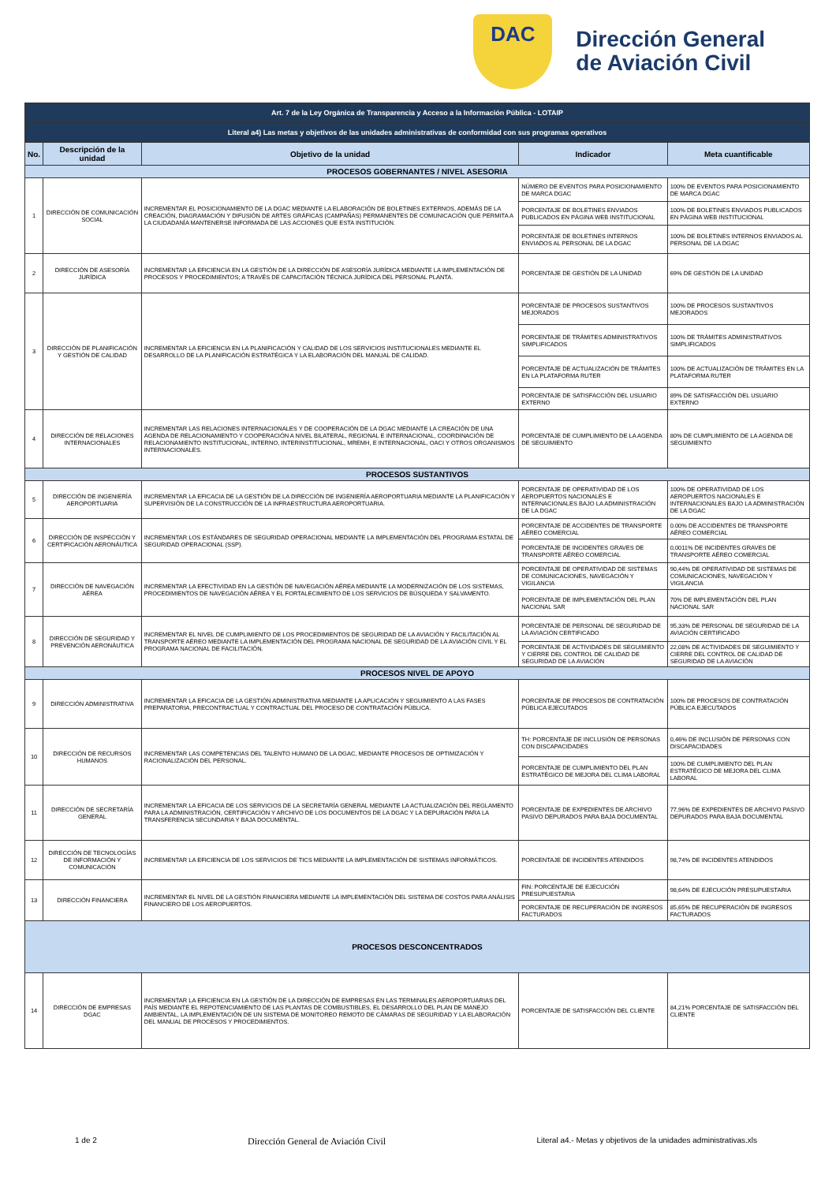DAC
Dirección General
de Aviación Civil
| Art. 7 de la Ley Orgánica de Transparencia y Acceso a la Información Pública - LOTAIP | | | | |
| Literal a4) Las metas y objetivos de las unidades administrativas de conformidad con sus programas operativos | | | | |
| No. | Descripción de la unidad | Objetivo de la unidad | Indicador | Meta cuantificable |
| PROCESOS GOBERNANTES / NIVEL ASESORIA | | | | |
| 1 | DIRECCIÓN DE COMUNICACIÓN SOCIAL | INCREMENTAR EL POSICIONAMIENTO DE LA DGAC MEDIANTE LA ELABORACIÓN DE BOLETINES EXTERNOS, ADEMÁS DE LA CREACIÓN, DIAGRAMACIÓN Y DIFUSIÓN DE ARTES GRÁFICAS (CAMPAÑAS) PERMANENTES DE COMUNICACIÓN QUE PERMITA A LA CIUDADANÍA MANTENERSE INFORMADA DE LAS ACCIONES QUE ESTA INSTITUCIÓN. | NÚMERO DE EVENTOS PARA POSICIONAMIENTO DE MARCA DGAC | 100% DE EVENTOS PARA POSICIONAMIENTO DE MARCA DGAC |
| | | | PORCENTAJE DE BOLETINES ENVIADOS PUBLICADOS EN PÁGINA WEB INSTITUCIONAL | 100% DE BOLETINES ENVIADOS PUBLICADOS EN PÁGINA WEB INSTITUCIONAL |
| | | | PORCENTAJE DE BOLETINES INTERNOS ENVIADOS AL PERSONAL DE LA DGAC | 100% DE BOLETINES INTERNOS ENVIADOS AL PERSONAL DE LA DGAC |
| 2 | DIRECCIÓN DE ASESORÍA JURÍDICA | INCREMENTAR LA EFICIENCIA EN LA GESTIÓN DE LA DIRECCIÓN DE ASESORÍA JURÍDICA MEDIANTE LA IMPLEMENTACIÓN DE PROCESOS Y PROCEDIMIENTOS; A TRAVÉS DE CAPACITACIÓN TÉCNICA JURÍDICA DEL PERSONAL PLANTA. | PORCENTAJE DE GESTIÓN DE LA UNIDAD | 69% DE GESTIÓN DE LA UNIDAD |
| 3 | DIRECCIÓN DE PLANIFICACIÓN Y GESTIÓN DE CALIDAD | INCREMENTAR LA EFICIENCIA EN LA PLANIFICACIÓN Y CALIDAD DE LOS SERVICIOS INSTITUCIONALES MEDIANTE EL DESARROLLO DE LA PLANIFICACIÓN ESTRATÉGICA Y LA ELABORACIÓN DEL MANUAL DE CALIDAD. | PORCENTAJE DE PROCESOS SUSTANTIVOS MEJORADOS | 100% DE PROCESOS SUSTANTIVOS MEJORADOS |
| | | | PORCENTAJE DE TRÁMITES ADMINISTRATIVOS SIMPLIFICADOS | 100% DE TRÁMITES ADMINISTRATIVOS SIMPLIFICADOS |
| | | | PORCENTAJE DE ACTUALIZACIÓN DE TRÁMITES EN LA PLATAFORMA RUTER | 100% DE ACTUALIZACIÓN DE TRÁMITES EN LA PLATAFORMA RUTER |
| | | | PORCENTAJE DE SATISFACCIÓN DEL USUARIO EXTERNO | 89% DE SATISFACCIÓN DEL USUARIO EXTERNO |
| 4 | DIRECCIÓN DE RELACIONES INTERNACIONALES | INCREMENTAR LAS RELACIONES INTERNACIONALES Y DE COOPERACIÓN DE LA DGAC MEDIANTE LA CREACIÓN DE UNA AGENDA DE RELACIONAMIENTO Y COOPERACIÓN A NIVEL BILATERAL, REGIONAL E INTERNACIONAL, COORDINACIÓN DE RELACIONAMIENTO INSTITUCIONAL, INTERNO, INTERINSTITUCIONAL, MREMH, E INTERNACIONAL, OACI Y OTROS ORGANISMOS INTERNACIONALES. | PORCENTAJE DE CUMPLIMIENTO DE LA AGENDA DE SEGUIMIENTO | 80% DE CUMPLIMIENTO DE LA AGENDA DE SEGUIMIENTO |
| PROCESOS SUSTANTIVOS | | | | |
| 5 | DIRECCIÓN DE INGENIERÍA AEROPORTUARIA | INCREMENTAR LA EFICACIA DE LA GESTIÓN DE LA DIRECCIÓN DE INGENIERÍA AEROPORTUARIA MEDIANTE LA PLANIFICACIÓN Y SUPERVISIÓN DE LA CONSTRUCCIÓN DE LA INFRAESTRUCTURA AEROPORTUARIA. | PORCENTAJE DE OPERATIVIDAD DE LOS AEROPUERTOS NACIONALES E INTERNACIONALES BAJO LA ADMINISTRACIÓN DE LA DGAC | 100% DE OPERATIVIDAD DE LOS AEROPUERTOS NACIONALES E INTERNACIONALES BAJO LA ADMINISTRACIÓN DE LA DGAC |
| 6 | DIRECCIÓN DE INSPECCIÓN Y CERTIFICACIÓN AERONÁUTICA | INCREMENTAR LOS ESTÁNDARES DE SEGURIDAD OPERACIONAL MEDIANTE LA IMPLEMENTACIÓN DEL PROGRAMA ESTATAL DE SEGURIDAD OPERACIONAL (SSP). | PORCENTAJE DE ACCIDENTES DE TRANSPORTE AÉREO COMERCIAL | 0.00% DE ACCIDENTES DE TRANSPORTE AÉREO COMERCIAL |
| | | | PORCENTAJE DE INCIDENTES GRAVES DE TRANSPORTE AÉREO COMERCIAL | 0,0011% DE INCIDENTES GRAVES DE TRANSPORTE AÉREO COMERCIAL |
| 7 | DIRECCIÓN DE NAVEGACIÓN AÉREA | INCREMENTAR LA EFECTIVIDAD EN LA GESTIÓN DE NAVEGACIÓN AÉREA MEDIANTE LA MODERNIZACIÓN DE LOS SISTEMAS, PROCEDIMIENTOS DE NAVEGACIÓN AÉREA Y EL FORTALECIMIENTO DE LOS SERVICIOS DE BÚSQUEDA Y SALVAMENTO. | PORCENTAJE DE OPERATIVIDAD DE SISTEMAS DE COMUNICACIONES, NAVEGACIÓN Y VIGILANCIA | 90,44% DE OPERATIVIDAD DE SISTEMAS DE COMUNICACIONES, NAVEGACIÓN Y VIGILANCIA |
| | | | PORCENTAJE DE IMPLEMENTACIÓN DEL PLAN NACIONAL SAR | 70% DE IMPLEMENTACIÓN DEL PLAN NACIONAL SAR |
| 8 | DIRECCIÓN DE SEGURIDAD Y PREVENCIÓN AERONÁUTICA | INCREMENTAR EL NIVEL DE CUMPLIMIENTO DE LOS PROCEDIMIENTOS DE SEGURIDAD DE LA AVIACIÓN Y FACILITACIÓN AL TRANSPORTE AÉREO MEDIANTE LA IMPLEMENTACIÓN DEL PROGRAMA NACIONAL DE SEGURIDAD DE LA AVIACIÓN CIVIL Y EL PROGRAMA NACIONAL DE FACILITACIÓN. | PORCENTAJE DE PERSONAL DE SEGURIDAD DE LA AVIACIÓN CERTIFICADO | 95,33% DE PERSONAL DE SEGURIDAD DE LA AVIACIÓN CERTIFICADO |
| | | | PORCENTAJE DE ACTIVIDADES DE SEGUIMIENTO Y CIERRE DEL CONTROL DE CALIDAD DE SEGURIDAD DE LA AVIACIÓN | 22,08% DE ACTIVIDADES DE SEGUIMIENTO Y CIERRE DEL CONTROL DE CALIDAD DE SEGURIDAD DE LA AVIACIÓN |
| PROCESOS NIVEL DE APOYO | | | | |
| 9 | DIRECCIÓN ADMINISTRATIVA | INCREMENTAR LA EFICACIA DE LA GESTIÓN ADMINISTRATIVA MEDIANTE LA APLICACIÓN Y SEGUIMIENTO A LAS FASES PREPARATORIA, PRECONTRACTUAL Y CONTRACTUAL DEL PROCESO DE CONTRATACIÓN PÚBLICA. | PORCENTAJE DE PROCESOS DE CONTRATACIÓN PÚBLICA EJECUTADOS | 100% DE PROCESOS DE CONTRATACIÓN PÚBLICA EJECUTADOS |
| 10 | DIRECCIÓN DE RECURSOS HUMANOS | INCREMENTAR LAS COMPETENCIAS DEL TALENTO HUMANO DE LA DGAC, MEDIANTE PROCESOS DE OPTIMIZACIÓN Y RACIONALIZACIÓN DEL PERSONAL. | TH: PORCENTAJE DE INCLUSIÓN DE PERSONAS CON DISCAPACIDADES | 0,46% DE INCLUSIÓN DE PERSONAS CON DISCAPACIDADES |
| | | | PORCENTAJE DE CUMPLIMIENTO DEL PLAN ESTRATÉGICO DE MEJORA DEL CLIMA LABORAL | 100% DE CUMPLIMIENTO DEL PLAN ESTRATÉGICO DE MEJORA DEL CLIMA LABORAL |
| 11 | DIRECCIÓN DE SECRETARÍA GENERAL | INCREMENTAR LA EFICACIA DE LOS SERVICIOS DE LA SECRETARÍA GENERAL MEDIANTE LA ACTUALIZACIÓN DEL REGLAMENTO PARA LA ADMINISTRACIÓN, CERTIFICACIÓN Y ARCHIVO DE LOS DOCUMENTOS DE LA DGAC Y LA DEPURACIÓN PARA LA TRANSFERENCIA SECUNDARIA Y BAJA DOCUMENTAL. | PORCENTAJE DE EXPEDIENTES DE ARCHIVO PASIVO DEPURADOS PARA BAJA DOCUMENTAL | 77,96% DE EXPEDIENTES DE ARCHIVO PASIVO DEPURADOS PARA BAJA DOCUMENTAL |
| 12 | DIRECCIÓN DE TECNOLOGÍAS DE INFORMACIÓN Y COMUNICACIÓN | INCREMENTAR LA EFICIENCIA DE LOS SERVICIOS DE TICS MEDIANTE LA IMPLEMENTACIÓN DE SISTEMAS INFORMÁTICOS. | PORCENTAJE DE INCIDENTES ATENDIDOS | 98,74% DE INCIDENTES ATENDIDOS |
| 13 | DIRECCIÓN FINANCIERA | INCREMENTAR EL NIVEL DE LA GESTIÓN FINANCIERA MEDIANTE LA IMPLEMENTACIÓN DEL SISTEMA DE COSTOS PARA ANÁLISIS FINANCIERO DE LOS AEROPUERTOS. | FIN: PORCENTAJE DE EJECUCIÓN PRESUPUESTARIA | 98,64% DE EJECUCIÓN PRESUPUESTARIA |
| | | | PORCENTAJE DE RECUPERACIÓN DE INGRESOS FACTURADOS | 85,65% DE RECUPERACIÓN DE INGRESOS FACTURADOS |
| PROCESOS DESCONCENTRADOS | | | | |
| 14 | DIRECCIÓN DE EMPRESAS DGAC | INCREMENTAR LA EFICIENCIA EN LA GESTIÓN DE LA DIRECCIÓN DE EMPRESAS EN LAS TERMINALES AEROPORTUARIAS DEL PAÍS MEDIANTE EL REPOTENCIAMIENTO DE LAS PLANTAS DE COMBUSTIBLES, EL DESARROLLO DEL PLAN DE MANEJO AMBIENTAL, LA IMPLEMENTACIÓN DE UN SISTEMA DE MONITOREO REMOTO DE CÁMARAS DE SEGURIDAD Y LA ELABORACIÓN DEL MANUAL DE PROCESOS Y PROCEDIMIENTOS. | PORCENTAJE DE SATISFACCIÓN DEL CLIENTE | 84,21% PORCENTAJE DE SATISFACCIÓN DEL CLIENTE |
1 de 2 Dirección General de Aviación Civil Literal a4.- Metas y objetivos de la unidades administrativas.xls